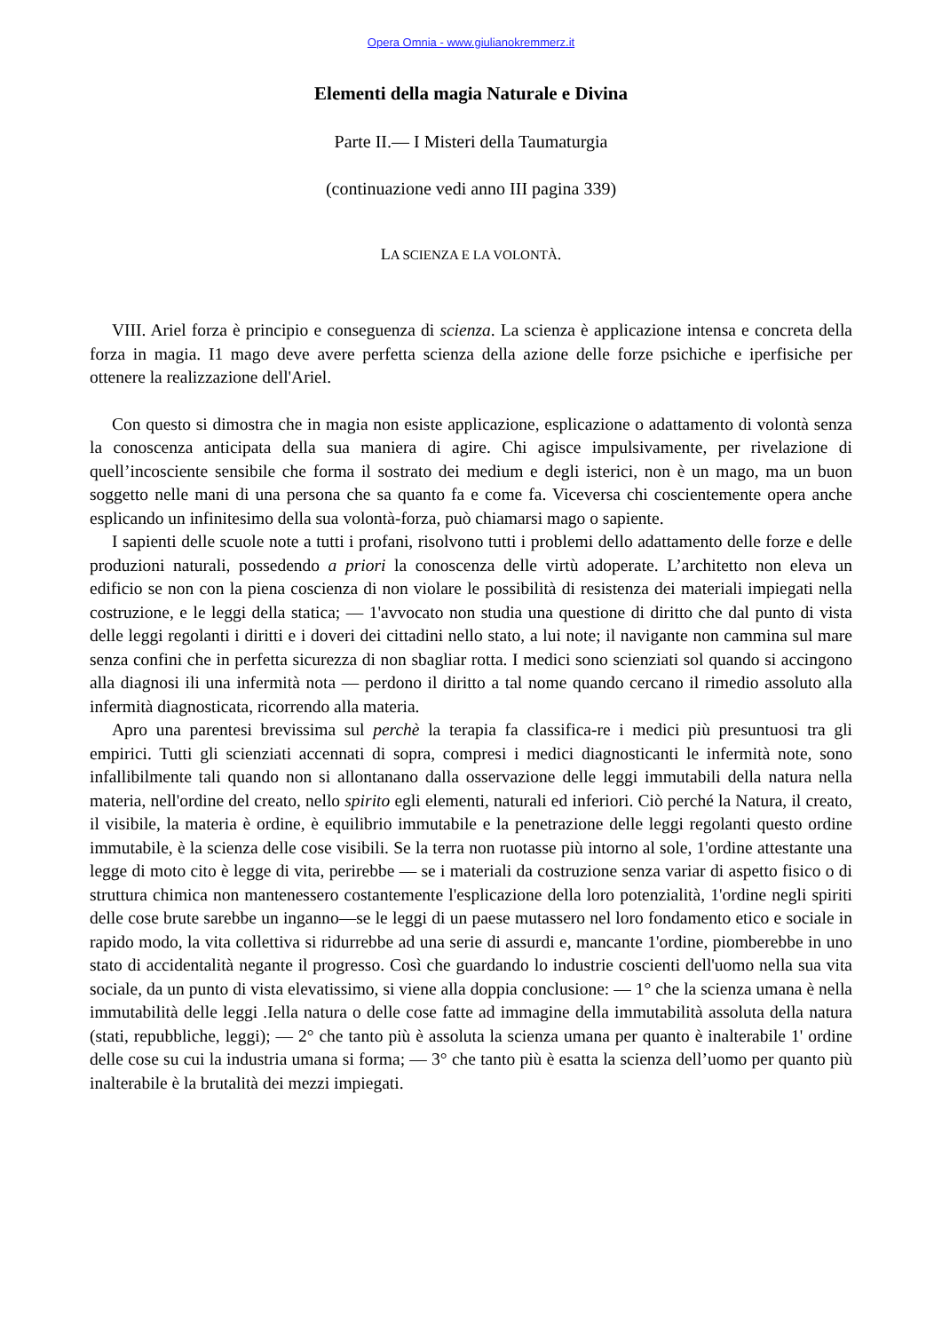Opera Omnia - www.giulianokremmerz.it
Elementi della magia Naturale e Divina
Parte II.— I Misteri della Taumaturgia
(continuazione vedi anno III pagina 339)
LA SCIENZA E LA VOLONTÀ.
VIII. Ariel forza è principio e conseguenza di scienza. La scienza è applicazione intensa e concreta della forza in magia. I1 mago deve avere perfetta scienza della azione delle forze psichiche e iperfisiche per ottenere la realizzazione dell'Ariel.
Con questo si dimostra che in magia non esiste applicazione, esplicazione o adattamento di volontà senza la conoscenza anticipata della sua maniera di agire. Chi agisce impulsivamente, per rivelazione di quell’incosciente sensibile che forma il sostrato dei medium e degli isterici, non è un mago, ma un buon soggetto nelle mani di una persona che sa quanto fa e come fa. Viceversa chi coscientemente opera anche esplicando un infinitesimo della sua volontà-forza, può chiamarsi mago o sapiente.
I sapienti delle scuole note a tutti i profani, risolvono tutti i problemi dello adattamento delle forze e delle produzioni naturali, possedendo a priori la conoscenza delle virtù adoperate. L’architetto non eleva un edificio se non con la piena coscienza di non violare le possibilità di resistenza dei materiali impiegati nella costruzione, e le leggi della statica; — 1'avvocato non studia una questione di diritto che dal punto di vista delle leggi regolanti i diritti e i doveri dei cittadini nello stato, a lui note; il navigante non cammina sul mare senza confini che in perfetta sicurezza di non sbagliar rotta. I medici sono scienziati sol quando si accingono alla diagnosi ili una infermità nota — perdono il diritto a tal nome quando cercano il rimedio assoluto alla infermità diagnosticata, ricorrendo alla materia.
Apro una parentesi brevissima sul perchè la terapia fa classifica-re i medici più presuntuosi tra gli empirici. Tutti gli scienziati accennati di sopra, compresi i medici diagnosticanti le infermità note, sono infallibilmente tali quando non si allontanano dalla osservazione delle leggi immutabili della natura nella materia, nell'ordine del creato, nello spirito egli elementi, naturali ed inferiori. Ciò perché la Natura, il creato, il visibile, la materia è ordine, è equilibrio immutabile e la penetrazione delle leggi regolanti questo ordine immutabile, è la scienza delle cose visibili. Se la terra non ruotasse più intorno al sole, 1'ordine attestante una legge di moto cito è legge di vita, perirebbe — se i materiali da costruzione senza variar di aspetto fisico o di struttura chimica non mantenessero costantemente l'esplicazione della loro potenzialità, 1'ordine negli spiriti delle cose brute sarebbe un inganno—se le leggi di un paese mutassero nel loro fondamento etico e sociale in rapido modo, la vita collettiva si ridurrebbe ad una serie di assurdi e, mancante 1'ordine, piomberebbe in uno stato di accidentalità negante il progresso. Così che guardando lo industrie coscienti dell'uomo nella sua vita sociale, da un punto di vista elevatissimo, si viene alla doppia conclusione: — 1° che la scienza umana è nella immutabilità delle leggi .Iella natura o delle cose fatte ad immagine della immutabilità assoluta della natura (stati, repubbliche, leggi); — 2° che tanto più è assoluta la scienza umana per quanto è inalterabile 1' ordine delle cose su cui la industria umana si forma; — 3° che tanto più è esatta la scienza dell’uomo per quanto più inalterabile è la brutalità dei mezzi impiegati.